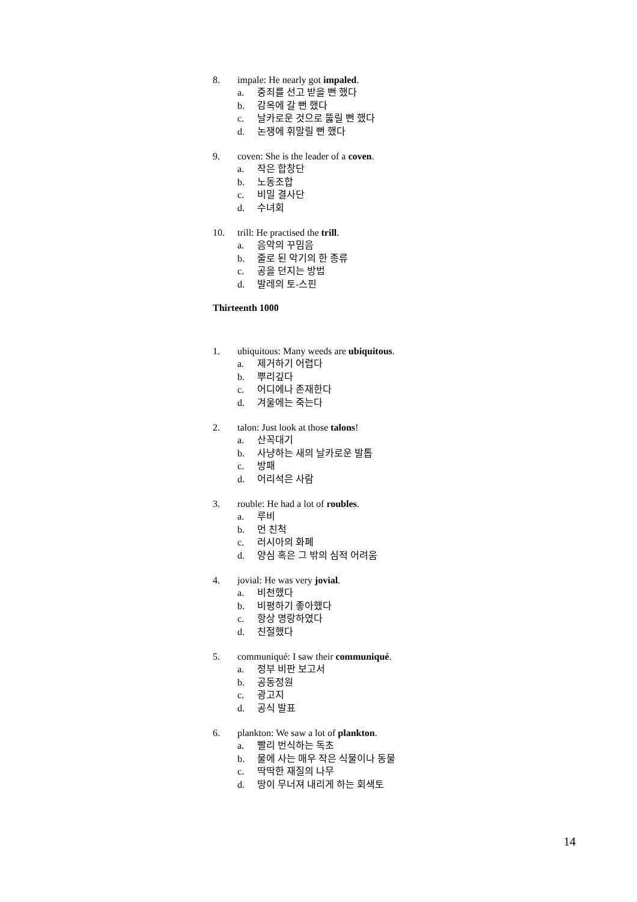8. impale: He nearly got impaled.
a. 중죄를 선고 받을 뻔 했다
b. 감옥에 갈 뻔 했다
c. 날카로운 것으로 뚫릴 뻔 했다
d. 논쟁에 휘말릴 뻔 했다
9. coven: She is the leader of a coven.
a. 작은 합창단
b. 노동조합
c. 비밀 결사단
d. 수녀회
10. trill: He practised the trill.
a. 음악의 꾸밈음
b. 줄로 된 악기의 한 종류
c. 공을 던지는 방법
d. 발레의 토-스핀
Thirteenth 1000
1. ubiquitous: Many weeds are ubiquitous.
a. 제거하기 어렵다
b. 뿌리깊다
c. 어디에나 존재한다
d. 겨울에는 죽는다
2. talon: Just look at those talons!
a. 산꼭대기
b. 사냥하는 새의 날카로운 발톱
c. 방패
d. 어리석은 사람
3. rouble: He had a lot of roubles.
a. 루비
b. 먼 친척
c. 러시아의 화폐
d. 양심 혹은 그 밖의 심적 어려움
4. jovial: He was very jovial.
a. 비천했다
b. 비평하기 좋아했다
c. 항상 명랑하였다
d. 친절했다
5. communiqué: I saw their communiqué.
a. 정부 비판 보고서
b. 공동정원
c. 광고지
d. 공식 발표
6. plankton: We saw a lot of plankton.
a. 빨리 번식하는 독초
b. 물에 사는 매우 작은 식물이나 동물
c. 딱딱한 재질의 나무
d. 땅이 무너져 내리게 하는 회색토
14